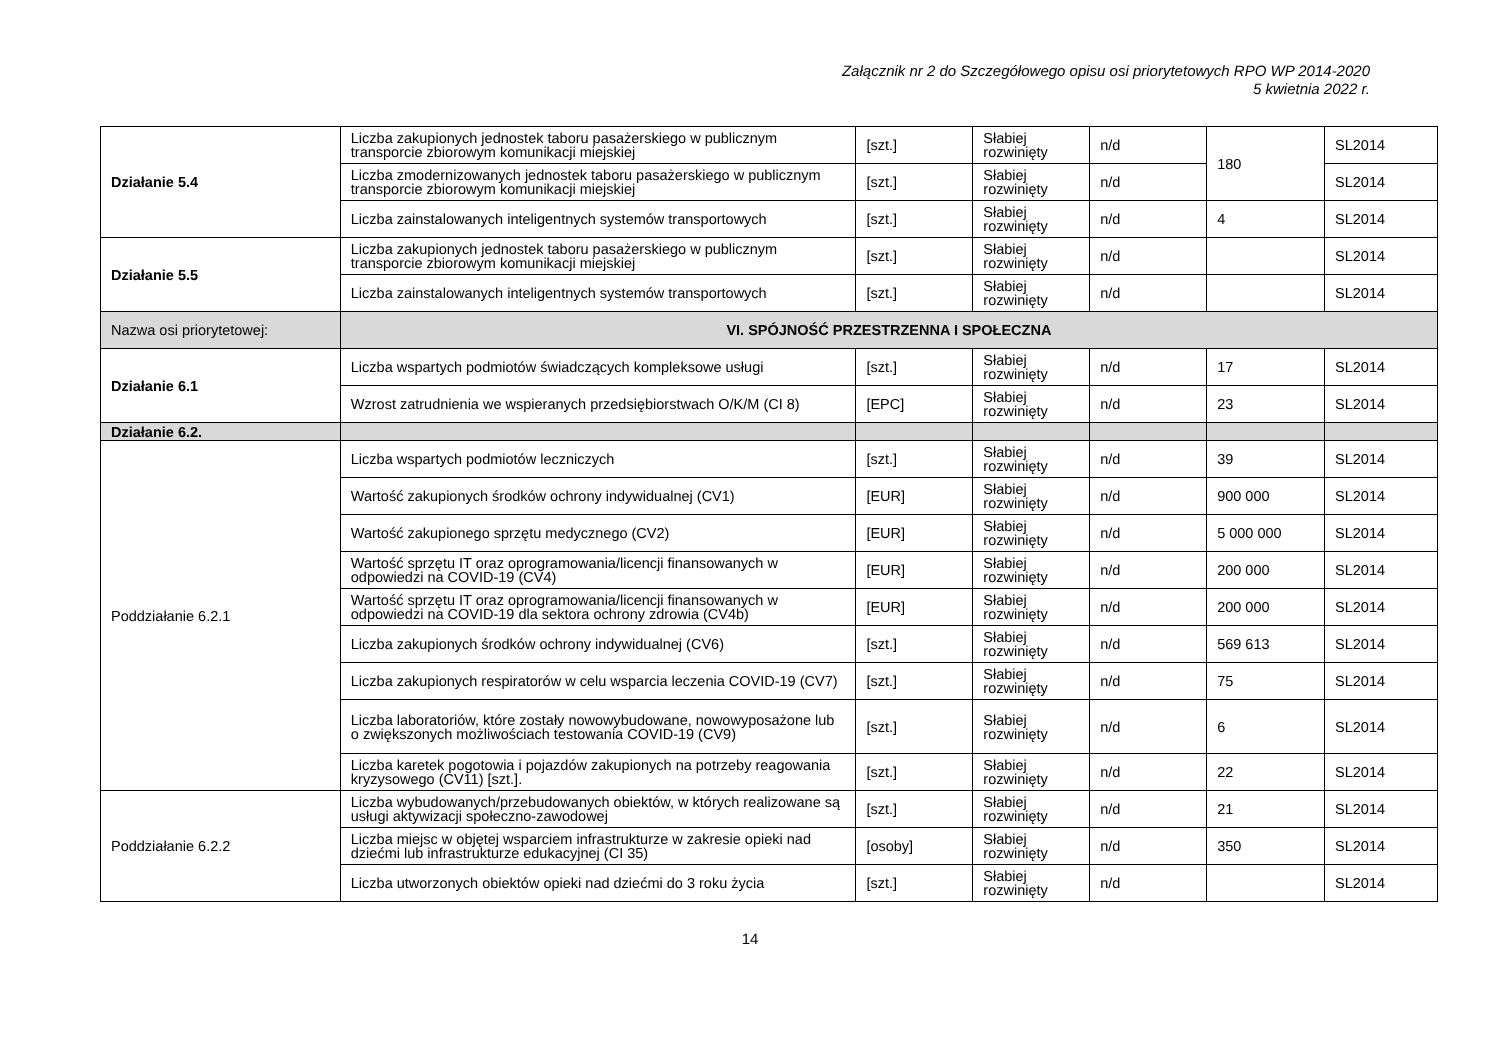Załącznik nr 2 do Szczegółowego opisu osi priorytetowych RPO WP 2014-2020
5 kwietnia 2022 r.
| Działanie 5.4 | Liczba zakupionych jednostek taboru pasażerskiego w publicznym transporcie zbiorowym komunikacji miejskiej | [szt.] | Słabiej rozwinięty | n/d | 180 | SL2014 |
| | Liczba zmodernizowanych jednostek taboru pasażerskiego w publicznym transporcie zbiorowym komunikacji miejskiej | [szt.] | Słabiej rozwinięty | n/d | | SL2014 |
| | Liczba zainstalowanych inteligentnych systemów transportowych | [szt.] | Słabiej rozwinięty | n/d | 4 | SL2014 |
| Działanie 5.5 | Liczba zakupionych jednostek taboru pasażerskiego w publicznym transporcie zbiorowym komunikacji miejskiej | [szt.] | Słabiej rozwinięty | n/d | | SL2014 |
| | Liczba zainstalowanych inteligentnych systemów transportowych | [szt.] | Słabiej rozwinięty | n/d | | SL2014 |
| Nazwa osi priorytetowej: | VI. SPÓJNOŚĆ PRZESTRZENNA I SPOŁECZNA | | | | | |
| Działanie 6.1 | Liczba wspartych podmiotów świadczących kompleksowe usługi | [szt.] | Słabiej rozwinięty | n/d | 17 | SL2014 |
| | Wzrost zatrudnienia we wspieranych przedsiębiorstwach O/K/M (CI 8) | [EPC] | Słabiej rozwinięty | n/d | 23 | SL2014 |
| Działanie 6.2. | | | | | | |
| Poddziałanie 6.2.1 | Liczba wspartych podmiotów leczniczych | [szt.] | Słabiej rozwinięty | n/d | 39 | SL2014 |
| | Wartość zakupionych środków ochrony indywidualnej (CV1) | [EUR] | Słabiej rozwinięty | n/d | 900 000 | SL2014 |
| | Wartość zakupionego sprzętu medycznego (CV2) | [EUR] | Słabiej rozwinięty | n/d | 5 000 000 | SL2014 |
| | Wartość sprzętu IT oraz oprogramowania/licencji finansowanych w odpowiedzi na COVID-19 (CV4) | [EUR] | Słabiej rozwinięty | n/d | 200 000 | SL2014 |
| | Wartość sprzętu IT oraz oprogramowania/licencji finansowanych w odpowiedzi na COVID-19 dla sektora ochrony zdrowia (CV4b) | [EUR] | Słabiej rozwinięty | n/d | 200 000 | SL2014 |
| | Liczba zakupionych środków ochrony indywidualnej (CV6) | [szt.] | Słabiej rozwinięty | n/d | 569 613 | SL2014 |
| | Liczba zakupionych respiratorów w celu wsparcia leczenia COVID-19 (CV7) | [szt.] | Słabiej rozwinięty | n/d | 75 | SL2014 |
| | Liczba laboratoriów, które zostały nowowybudowane, nowowyposażone lub o zwiększonych możliwościach testowania COVID-19 (CV9) | [szt.] | Słabiej rozwinięty | n/d | 6 | SL2014 |
| | Liczba karetek pogotowia i pojazdów zakupionych na potrzeby reagowania kryzysowego (CV11) [szt.]. | [szt.] | Słabiej rozwinięty | n/d | 22 | SL2014 |
| Poddziałanie 6.2.2 | Liczba wybudowanych/przebudowanych obiektów, w których realizowane są usługi aktywizacji społeczno-zawodowej | [szt.] | Słabiej rozwinięty | n/d | 21 | SL2014 |
| | Liczba miejsc w objętej wsparciem infrastrukturze w zakresie opieki nad dziećmi lub infrastrukturze edukacyjnej (CI 35) | [osoby] | Słabiej rozwinięty | n/d | 350 | SL2014 |
| | Liczba utworzonych obiektów opieki nad dziećmi do 3 roku życia | [szt.] | Słabiej rozwinięty | n/d | | SL2014 |
14